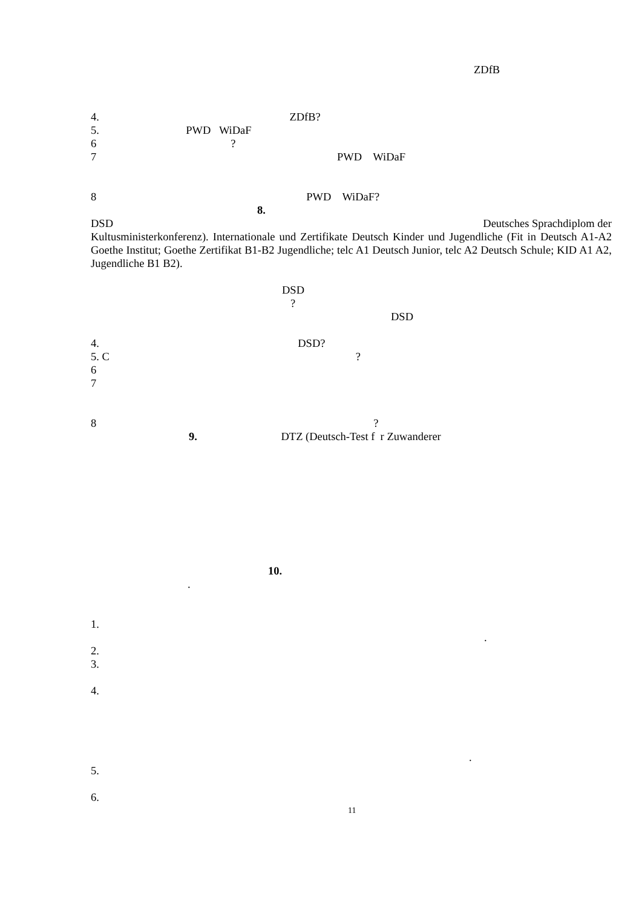ZDfB
4. ZDfB?
5. PWD WiDaF
6 ?
7 PWD WiDaF
8 PWD WiDaF?
8.
DSD Deutsches Sprachdiplom der
Kultusministerkonferenz). Internationale und Zertifikate Deutsch Kinder und Jugendliche (Fit in Deutsch A1-A2 Goethe Institut; Goethe Zertifikat B1-B2 Jugendliche; telc A1 Deutsch Junior, telc A2 Deutsch Schule; KID A1 A2, Jugendliche B1 B2).
DSD
?
DSD
4. DSD?
5. C ?
6
7
8 ?
9. DTZ (Deutsch-Test f r Zuwanderer
10.
.
1.
.
2.
3.
4.
.
5.
6.
11